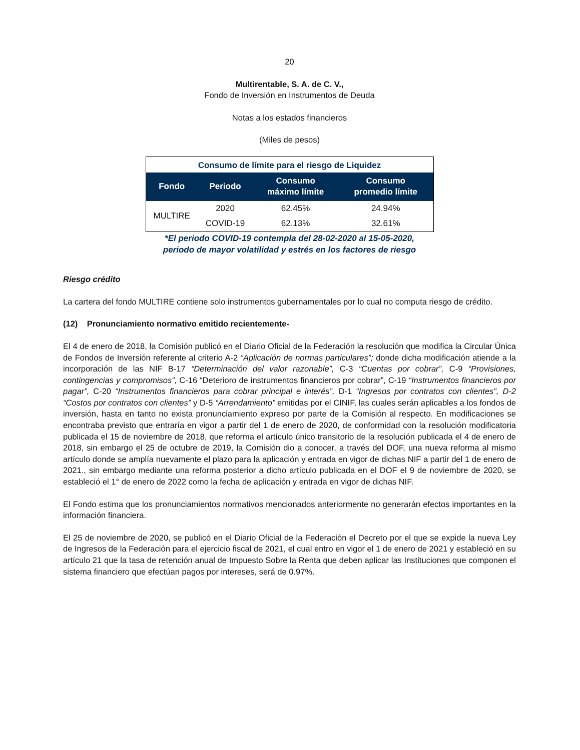20
Multirentable, S. A. de C. V.,
Fondo de Inversión en Instrumentos de Deuda
Notas a los estados financieros
(Miles de pesos)
| Consumo de límite para el riesgo de Liquidez | | | |
| Fondo | Periodo | Consumo máximo límite | Consumo promedio límite |
| MULTIRE | 2020 | 62.45% | 24.94% |
| | COVID-19 | 62.13% | 32.61% |
*El periodo COVID-19 contempla del 28-02-2020 al 15-05-2020,
periodo de mayor volatilidad y estrés en los factores de riesgo
Riesgo crédito
La cartera del fondo MULTIRE contiene solo instrumentos gubernamentales por lo cual no computa riesgo de crédito.
(12) Pronunciamiento normativo emitido recientemente-
El 4 de enero de 2018, la Comisión publicó en el Diario Oficial de la Federación la resolución que modifica la Circular Única de Fondos de Inversión referente al criterio A-2 “Aplicación de normas particulares”; donde dicha modificación atiende a la incorporación de las NIF B-17 “Determinación del valor razonable”, C-3 “Cuentas por cobrar”, C-9 “Provisiones, contingencias y compromisos”, C-16 “Deterioro de instrumentos financieros por cobrar”, C-19 “Instrumentos financieros por pagar”, C-20 “Instrumentos financieros para cobrar principal e interés”, D-1 “Ingresos por contratos con clientes”, D-2 “Costos por contratos con clientes” y D-5 “Arrendamiento” emitidas por el CINIF, las cuales serán aplicables a los fondos de inversión, hasta en tanto no exista pronunciamiento expreso por parte de la Comisión al respecto. En modificaciones se encontraba previsto que entraría en vigor a partir del 1 de enero de 2020, de conformidad con la resolución modificatoria publicada el 15 de noviembre de 2018, que reforma el artículo único transitorio de la resolución publicada el 4 de enero de 2018, sin embargo el 25 de octubre de 2019, la Comisión dio a conocer, a través del DOF, una nueva reforma al mismo artículo donde se amplía nuevamente el plazo para la aplicación y entrada en vigor de dichas NIF a partir del 1 de enero de 2021., sin embargo mediante una reforma posterior a dicho artículo publicada en el DOF el 9 de noviembre de 2020, se estableció el 1° de enero de 2022 como la fecha de aplicación y entrada en vigor de dichas NIF.
El Fondo estima que los pronunciamientos normativos mencionados anteriormente no generarán efectos importantes en la información financiera.
El 25 de noviembre de 2020, se publicó en el Diario Oficial de la Federación el Decreto por el que se expide la nueva Ley de Ingresos de la Federación para el ejercicio fiscal de 2021, el cual entro en vigor el 1 de enero de 2021 y estableció en su artículo 21 que la tasa de retención anual de Impuesto Sobre la Renta que deben aplicar las Instituciones que componen el sistema financiero que efectúan pagos por intereses, será de 0.97%.